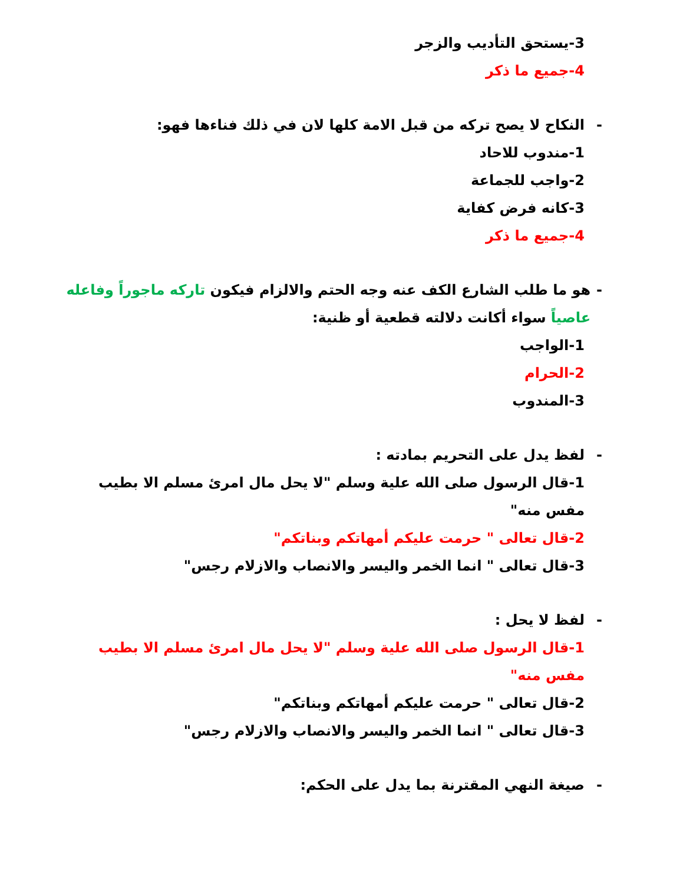3-يستحق التأديب والزجر
4-جميع ما ذكر
- النكاح لا يصح تركه من قبل الامة كلها لان في ذلك فناءها فهو:
1-مندوب للاحاد
2-واجب للجماعة
3-كانه فرض كفاية
4-جميع ما ذكر
- هو ما طلب الشارع الكف عنه وجه الحتم والالزام فيكون تاركه ماجوراً وفاعله عاصياً سواء أكانت دلالته قطعية أو ظنية:
1-الواجب
2-الحرام
3-المندوب
- لفظ يدل على التحريم بمادته :
1-قال الرسول صلى الله علية وسلم "لا يحل مال امرئ مسلم الا بطيب مفس منه"
2-قال تعالى " حرمت عليكم أمهاتكم وبناتكم"
3-قال تعالى " انما الخمر واليسر والانصاب والازلام رجس"
- لفظ لا يحل :
1-قال الرسول صلى الله علية وسلم "لا يحل مال امرئ مسلم الا بطيب مفس منه"
2-قال تعالى " حرمت عليكم أمهاتكم وبناتكم"
3-قال تعالى " انما الخمر واليسر والانصاب والازلام رجس"
- صيغة النهي المقترنة بما يدل على الحكم: